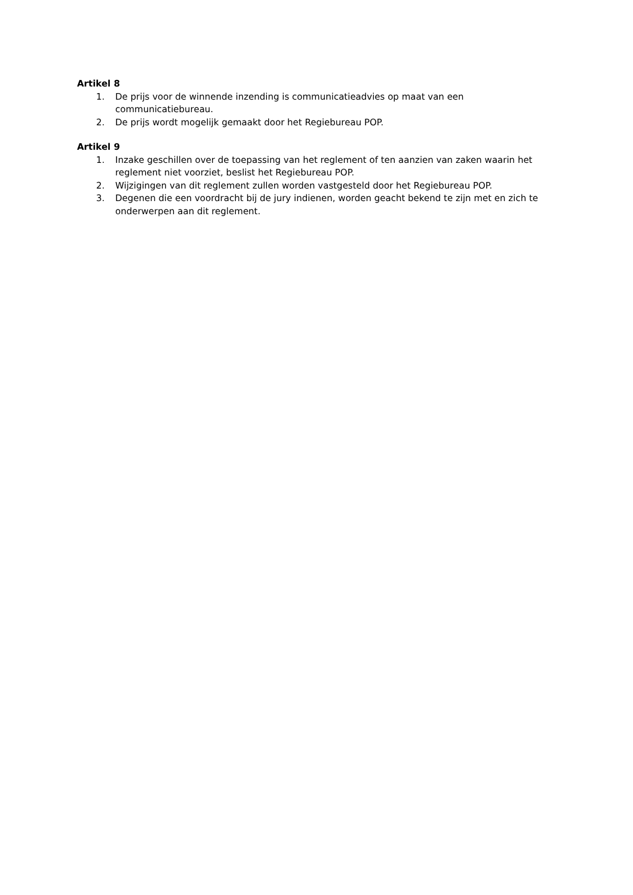Artikel 8
1. De prijs voor de winnende inzending is communicatieadvies op maat van een communicatiebureau.
2. De prijs wordt mogelijk gemaakt door het Regiebureau POP.
Artikel 9
1. Inzake geschillen over de toepassing van het reglement of ten aanzien van zaken waarin het reglement niet voorziet, beslist het Regiebureau POP.
2. Wijzigingen van dit reglement zullen worden vastgesteld door het Regiebureau POP.
3. Degenen die een voordracht bij de jury indienen, worden geacht bekend te zijn met en zich te onderwerpen aan dit reglement.